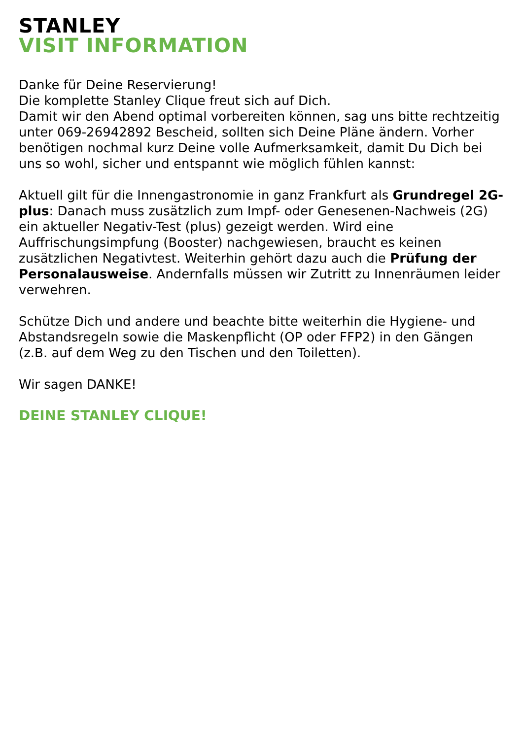STANLEY
VISIT INFORMATION
Danke für Deine Reservierung!
Die komplette Stanley Clique freut sich auf Dich.
Damit wir den Abend optimal vorbereiten können, sag uns bitte rechtzeitig unter 069-26942892 Bescheid, sollten sich Deine Pläne ändern. Vorher benötigen nochmal kurz Deine volle Aufmerksamkeit, damit Du Dich bei uns so wohl, sicher und entspannt wie möglich fühlen kannst:
Aktuell gilt für die Innengastronomie in ganz Frankfurt als Grundregel 2G-plus: Danach muss zusätzlich zum Impf- oder Genesenen-Nachweis (2G) ein aktueller Negativ-Test (plus) gezeigt werden. Wird eine Auffrischungsimpfung (Booster) nachgewiesen, braucht es keinen zusätzlichen Negativtest. Weiterhin gehört dazu auch die Prüfung der Personalausweise. Andernfalls müssen wir Zutritt zu Innenräumen leider verwehren.
Schütze Dich und andere und beachte bitte weiterhin die Hygiene- und Abstandsregeln sowie die Maskenpflicht (OP oder FFP2) in den Gängen (z.B. auf dem Weg zu den Tischen und den Toiletten).
Wir sagen DANKE!
DEINE STANLEY CLIQUE!